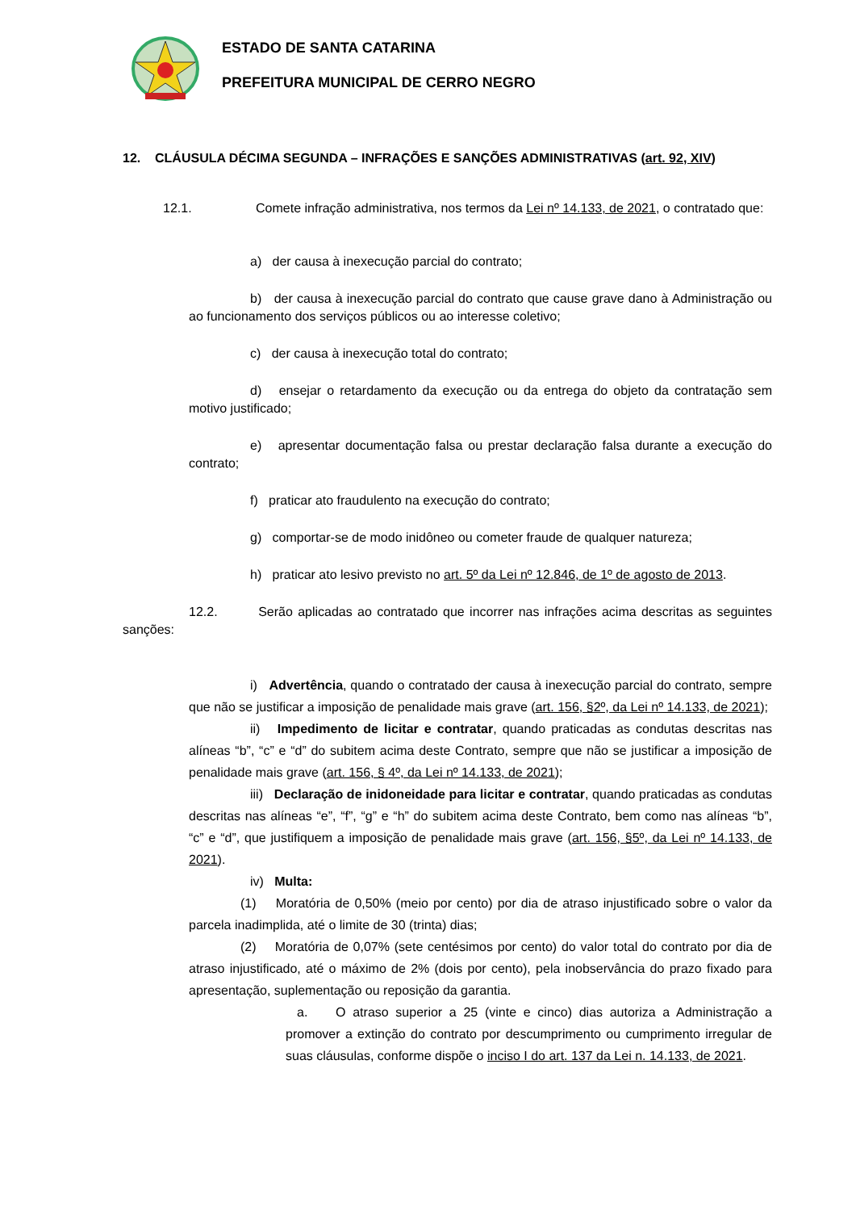ESTADO DE SANTA CATARINA
PREFEITURA MUNICIPAL DE CERRO NEGRO
12. CLÁUSULA DÉCIMA SEGUNDA – INFRAÇÕES E SANÇÕES ADMINISTRATIVAS (art. 92, XIV)
12.1. Comete infração administrativa, nos termos da Lei nº 14.133, de 2021, o contratado que:
a) der causa à inexecução parcial do contrato;
b) der causa à inexecução parcial do contrato que cause grave dano à Administração ou ao funcionamento dos serviços públicos ou ao interesse coletivo;
c) der causa à inexecução total do contrato;
d) ensejar o retardamento da execução ou da entrega do objeto da contratação sem motivo justificado;
e) apresentar documentação falsa ou prestar declaração falsa durante a execução do contrato;
f) praticar ato fraudulento na execução do contrato;
g) comportar-se de modo inidôneo ou cometer fraude de qualquer natureza;
h) praticar ato lesivo previsto no art. 5º da Lei nº 12.846, de 1º de agosto de 2013.
12.2. Serão aplicadas ao contratado que incorrer nas infrações acima descritas as seguintes sanções:
i) Advertência, quando o contratado der causa à inexecução parcial do contrato, sempre que não se justificar a imposição de penalidade mais grave (art. 156, §2º, da Lei nº 14.133, de 2021);
ii) Impedimento de licitar e contratar, quando praticadas as condutas descritas nas alíneas “b”, “c” e “d” do subitem acima deste Contrato, sempre que não se justificar a imposição de penalidade mais grave (art. 156, § 4º, da Lei nº 14.133, de 2021);
iii) Declaração de inidoneidade para licitar e contratar, quando praticadas as condutas descritas nas alíneas “e”, “f”, “g” e “h” do subitem acima deste Contrato, bem como nas alíneas “b”, “c” e “d”, que justifiquem a imposição de penalidade mais grave (art. 156, §5º, da Lei nº 14.133, de 2021).
iv) Multa:
(1) Moratória de 0,50% (meio por cento) por dia de atraso injustificado sobre o valor da parcela inadimplida, até o limite de 30 (trinta) dias;
(2) Moratória de 0,07% (sete centésimos por cento) do valor total do contrato por dia de atraso injustificado, até o máximo de 2% (dois por cento), pela inobservância do prazo fixado para apresentação, suplementação ou reposição da garantia.
a. O atraso superior a 25 (vinte e cinco) dias autoriza a Administração a promover a extinção do contrato por descumprimento ou cumprimento irregular de suas cláusulas, conforme dispõe o inciso I do art. 137 da Lei n. 14.133, de 2021.